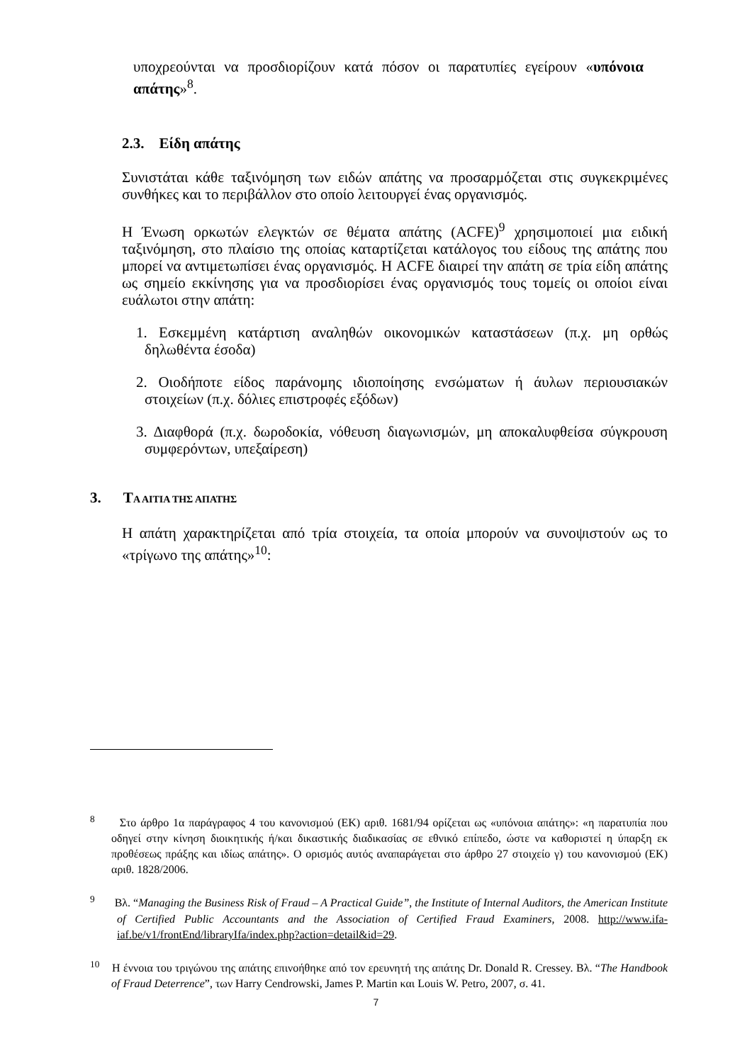υποχρεούνται να προσδιορίζουν κατά πόσον οι παρατυπίες εγείρουν «υπόνοια απάτης»<sup>8</sup>.
2.3. Είδη απάτης
Συνιστάται κάθε ταξινόμηση των ειδών απάτης να προσαρμόζεται στις συγκεκριμένες συνθήκες και το περιβάλλον στο οποίο λειτουργεί ένας οργανισμός.
Η Ένωση ορκωτών ελεγκτών σε θέματα απάτης (ACFE)<sup>9</sup> χρησιμοποιεί μια ειδική ταξινόμηση, στο πλαίσιο της οποίας καταρτίζεται κατάλογος του είδους της απάτης που μπορεί να αντιμετωπίσει ένας οργανισμός. Η ACFE διαιρεί την απάτη σε τρία είδη απάτης ως σημείο εκκίνησης για να προσδιορίσει ένας οργανισμός τους τομείς οι οποίοι είναι ευάλωτοι στην απάτη:
1. Εσκεμμένη κατάρτιση αναληθών οικονομικών καταστάσεων (π.χ. μη ορθώς δηλωθέντα έσοδα)
2. Οιοδήποτε είδος παράνομης ιδιοποίησης ενσώματων ή άυλων περιουσιακών στοιχείων (π.χ. δόλιες επιστροφές εξόδων)
3. Διαφθορά (π.χ. δωροδοκία, νόθευση διαγωνισμών, μη αποκαλυφθείσα σύγκρουση συμφερόντων, υπεξαίρεση)
3. ΤΑ ΑΙΤΙΑ ΤΗΣ ΑΠΑΤΗΣ
Η απάτη χαρακτηρίζεται από τρία στοιχεία, τα οποία μπορούν να συνοψιστούν ως το «τρίγωνο της απάτης»<sup>10</sup>:
<sup>8</sup> Στο άρθρο 1α παράγραφος 4 του κανονισμού (ΕΚ) αριθ. 1681/94 ορίζεται ως «υπόνοια απάτης»: «η παρατυπία που οδηγεί στην κίνηση διοικητικής ή/και δικαστικής διαδικασίας σε εθνικό επίπεδο, ώστε να καθοριστεί η ύπαρξη εκ προθέσεως πράξης και ιδίως απάτης». Ο ορισμός αυτός αναπαράγεται στο άρθρο 27 στοιχείο γ) του κανονισμού (ΕΚ) αριθ. 1828/2006.
<sup>9</sup> Βλ. “Managing the Business Risk of Fraud – A Practical Guide”, the Institute of Internal Auditors, the American Institute of Certified Public Accountants and the Association of Certified Fraud Examiners, 2008. http://www.ifa-iaf.be/v1/frontEnd/libraryIfa/index.php?action=detail&id=29.
<sup>10</sup> Η έννοια του τριγώνου της απάτης επινοήθηκε από τον ερευνητή της απάτης Dr. Donald R. Cressey. Βλ. “The Handbook of Fraud Deterrence”, των Harry Cendrowski, James P. Martin και Louis W. Petro, 2007, σ. 41.
7